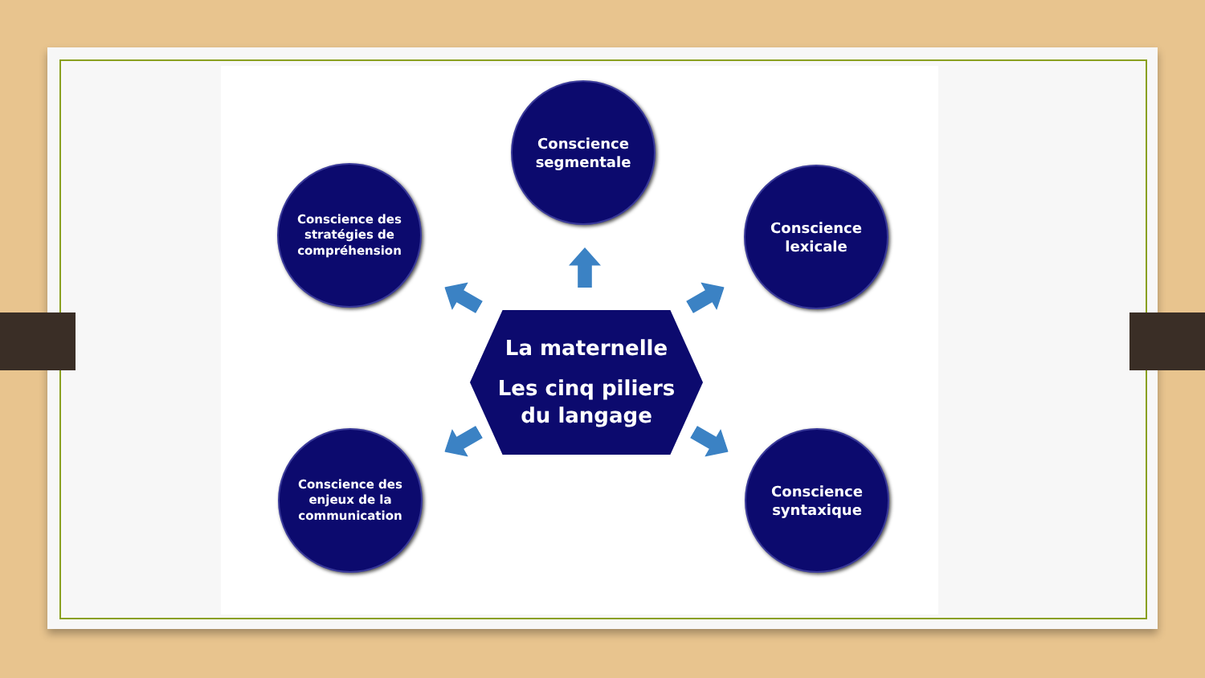Conscience
segmentale
Conscience des
stratégies de
compréhension
Conscience
lexicale
La maternelle
Les cinq piliers
du langage
Conscience des
enjeux de la
communication
Conscience
syntaxique